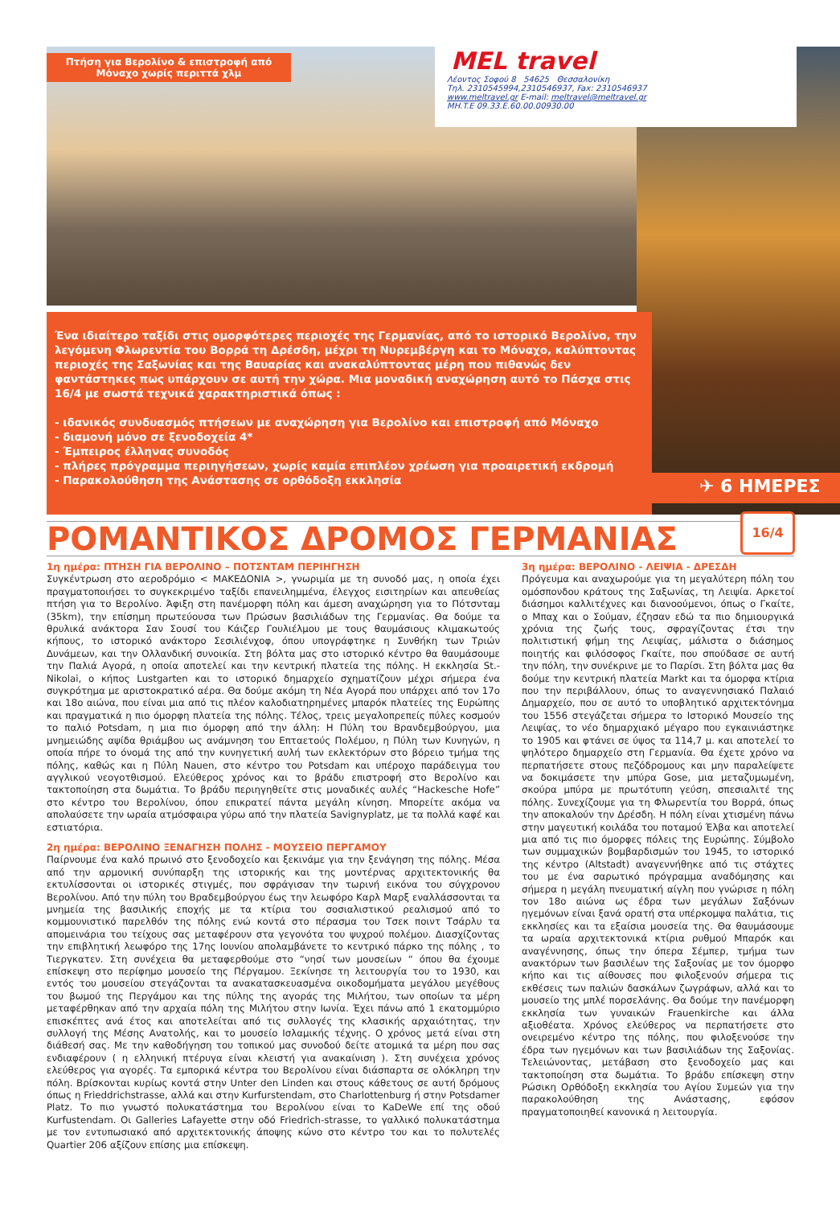Πτήση για Βερολίνο & επιστροφή από Μόναχο χωρίς περιττά χλμ
MEL travel
Λέοντος Σοφού 8 54625 Θεσσαλονίκη
Τηλ. 2310545994,2310546937, Fax: 2310546937
www.meltravel.gr E-mail: meltravel@meltravel.gr
MH.T.E 09.33.E.60.00.00930.00
Ένα ιδιαίτερο ταξίδι στις ομορφότερες περιοχές της Γερμανίας, από το ιστορικό Βερολίνο, την λεγόμενη Φλωρεντία του Βορρά τη Δρέσδη, μέχρι τη Νυρεμβέργη και το Μόναχο, καλύπτοντας περιοχές της Σαξωνίας και της Βαυαρίας και ανακαλύπτοντας μέρη που πιθανώς δεν φαντάστηκες πως υπάρχουν σε αυτή την χώρα. Μια μοναδική αναχώρηση αυτό το Πάσχα στις 16/4 με σωστά τεχνικά χαρακτηριστικά όπως :
- ιδανικός συνδυασμός πτήσεων με αναχώρηση για Βερολίνο και επιστροφή από Μόναχο
- διαμονή μόνο σε ξενοδοχεία 4*
- Έμπειρος έλληνας συνοδός
- πλήρες πρόγραμμα περιηγήσεων, χωρίς καμία επιπλέον χρέωση για προαιρετική εκδρομή
- Παρακολούθηση της Ανάστασης σε ορθόδοξη εκκλησία
✈ 6 ΗΜΕΡΕΣ
ΡΟΜΑΝΤΙΚΟΣ ΔΡΟΜΟΣ ΓΕΡΜΑΝΙΑΣ
16/4
1η ημέρα: ΠΤΗΣΗ ΓΙΑ ΒΕΡΟΛΙΝΟ – ΠΟΤΣΝΤΑΜ ΠΕΡΙΗΓΗΣΗ
Συγκέντρωση στο αεροδρόμιο < ΜΑΚΕΔΟΝΙΑ >, γνωριμία με τη συνοδό μας, η οποία έχει πραγματοποιήσει το συγκεκριμένο ταξίδι επανειλημμένα, έλεγχος εισιτηρίων και απευθείας πτήση για το Βερολίνο. Άφιξη στη πανέμορφη πόλη και άμεση αναχώρηση για το Πότσνταμ (35km), την επίσημη πρωτεύουσα των Πρώσων βασιλιάδων της Γερμανίας. Θα δούμε τα θρυλικά ανάκτορα Σαν Σουσί του Κάιζερ Γουλιέλμου με τους θαυμάσιους κλιμακωτούς κήπους, το ιστορικό ανάκτορο Σεσιλιένχοφ, όπου υπογράφτηκε η Συνθήκη των Τριών Δυνάμεων, και την Ολλανδική συνοικία. Στη βόλτα μας στο ιστορικό κέντρο θα θαυμάσουμε την Παλιά Αγορά, η οποία αποτελεί και την κεντρική πλατεία της πόλης. Η εκκλησία St.-Nikolai, ο κήπος Lustgarten και το ιστορικό δημαρχείο σχηματίζουν μέχρι σήμερα ένα συγκρότημα με αριστοκρατικό αέρα. Θα δούμε ακόμη τη Νέα Αγορά που υπάρχει από τον 17ο και 18ο αιώνα, που είναι μια από τις πλέον καλοδιατηρημένες μπαρόκ πλατείες της Ευρώπης και πραγματικά η πιο όμορφη πλατεία της πόλης. Τέλος, τρεις μεγαλοπρεπείς πύλες κοσμούν το παλιό Potsdam, η μια πιο όμορφη από την άλλη: Η Πύλη του Βρανδεμβούργου, μια μνημειώδης αψίδα θριάμβου ως ανάμνηση του Επταετούς Πολέμου, η Πύλη των Κυνηγών, η οποία πήρε το όνομά της από την κυνηγετική αυλή των εκλεκτόρων στο βόρειο τμήμα της πόλης, καθώς και η Πύλη Nauen, στο κέντρο του Potsdam και υπέροχο παράδειγμα του αγγλικού νεογοτθισμού. Ελεύθερος χρόνος και το βράδυ επιστροφή στο Βερολίνο και τακτοποίηση στα δωμάτια. Το βράδυ περιηγηθείτε στις μοναδικές αυλές “Hackesche Hofe” στο κέντρο του Βερολίνου, όπου επικρατεί πάντα μεγάλη κίνηση. Μπορείτε ακόμα να απολαύσετε την ωραία ατμόσφαιρα γύρω από την πλατεία Savignyplatz, με τα πολλά καφέ και εστιατόρια.
2η ημέρα: ΒΕΡΟΛΙΝΟ ΞΕΝΑΓΗΣΗ ΠΟΛΗΣ - ΜΟΥΣΕΙΟ ΠΕΡΓΑΜΟΥ
Παίρνουμε ένα καλό πρωινό στο ξενοδοχείο και ξεκινάμε για την ξενάγηση της πόλης. Μέσα από την αρμονική συνύπαρξη της ιστορικής και της μοντέρνας αρχιτεκτονικής θα εκτυλίσσονται οι ιστορικές στιγμές, που σφράγισαν την τωρινή εικόνα του σύγχρονου Βερολίνου. Από την πύλη του Βραδεμβούργου έως την λεωφόρο Καρλ Μαρξ εναλλάσσονται τα μνημεία της βασιλικής εποχής με τα κτίρια του σοσιαλιστικού ρεαλισμού από το κομμουνιστικό παρελθόν της πόλης ενώ κοντά στο πέρασμα του Τσεκ ποιντ Τσάρλυ τα απομεινάρια του τείχους σας μεταφέρουν στα γεγονότα του ψυχρού πολέμου. Διασχίζοντας την επιβλητική λεωφόρο της 17ης Ιουνίου απολαμβάνετε το κεντρικό πάρκο της πόλης , το Τιεργκατεν. Στη συνέχεια θα μεταφερθούμε στο “νησί των μουσείων “ όπου θα έχουμε επίσκεψη στο περίφημο μουσείο της Πέργαμου. Ξεκίνησε τη λειτουργία του το 1930, και εντός του μουσείου στεγάζονται τα ανακατασκευασμένα οικοδομήματα μεγάλου μεγέθους του βωμού της Περγάμου και της πύλης της αγοράς της Μιλήτου, των οποίων τα μέρη μεταφέρθηκαν από την αρχαία πόλη της Μιλήτου στην Ιωνία. Έχει πάνω από 1 εκατομμύριο επισκέπτες ανά έτος και αποτελείται από τις συλλογές της κλασικής αρχαιότητας, την συλλογή της Μέσης Ανατολής, και το μουσείο Ισλαμικής τέχνης. Ο χρόνος μετά είναι στη διάθεσή σας. Με την καθοδήγηση του τοπικού μας συνοδού δείτε ατομικά τα μέρη που σας ενδιαφέρουν ( η ελληνική πτέρυγα είναι κλειστή για ανακαίνιση ). Στη συνέχεια χρόνος ελεύθερος για αγορές. Τα εμπορικά κέντρα του Βερολίνου είναι διάσπαρτα σε ολόκληρη την πόλη. Βρίσκονται κυρίως κοντά στην Unter den Linden και στους κάθετους σε αυτή δρόμους όπως η Frieddrichstrasse, αλλά και στην Kurfurstendam, στο Charlottenburg ή στην Potsdamer Platz. Το πιο γνωστό πολυκατάστημα του Βερολίνου είναι το KaDeWe επί της οδού Kurfustendam. Οι Galleries Lafayette στην οδό Friedrich-strasse, το γαλλικό πολυκατάστημα με τον εντυπωσιακό από αρχιτεκτονικής άποψης κώνο στο κέντρο του και το πολυτελές Quartier 206 αξίζουν επίσης μια επίσκεψη.
3η ημέρα: ΒΕΡΟΛΙΝΟ - ΛΕΙΨΙΑ - ΔΡΕΣΔΗ
Πρόγευμα και αναχωρούμε για τη μεγαλύτερη πόλη του ομόσπονδου κράτους της Σαξωνίας, τη Λειψία. Αρκετοί διάσημοι καλλιτέχνες και διανοούμενοι, όπως ο Γκαίτε, ο Μπαχ και ο Σούμαν, έζησαν εδώ τα πιο δημιουργικά χρόνια της ζωής τους, σφραγίζοντας έτσι την πολιτιστική φήμη της Λειψίας, μάλιστα ο διάσημος ποιητής και φιλόσοφος Γκαίτε, που σπούδασε σε αυτή την πόλη, την συνέκρινε με το Παρίσι. Στη βόλτα μας θα δούμε την κεντρική πλατεία Markt και τα όμορφα κτίρια που την περιβάλλουν, όπως το αναγεννησιακό Παλαιό Δημαρχείο, που σε αυτό το υποβλητικό αρχιτεκτόνημα του 1556 στεγάζεται σήμερα το Ιστορικό Μουσείο της Λειψίας, το νέο δημαρχιακό μέγαρο που εγκαινιάστηκε το 1905 και φτάνει σε ύψος τα 114,7 μ. και αποτελεί το ψηλότερο δημαρχείο στη Γερμανία. Θα έχετε χρόνο να περπατήσετε στους πεζόδρομους και μην παραλείψετε να δοκιμάσετε την μπύρα Gose, μια μεταζυμωμένη, σκούρα μπύρα με πρωτότυπη γεύση, σπεσιαλιτέ της πόλης. Συνεχίζουμε για τη Φλωρεντία του Βορρά, όπως την αποκαλούν την Δρέσδη. Η πόλη είναι χτισμένη πάνω στην μαγευτική κοιλάδα του ποταμού Έλβα και αποτελεί μια από τις πιο όμορφες πόλεις της Ευρώπης. Σύμβολο των συμμαχικών βομβαρδισμών του 1945, το ιστορικό της κέντρο (Altstadt) αναγεννήθηκε από τις στάχτες του με ένα σαρωτικό πρόγραμμα αναδόμησης και σήμερα η μεγάλη πνευματική αίγλη που γνώρισε η πόλη τον 18ο αιώνα ως έδρα των μεγάλων Σαξόνων ηγεμόνων είναι ξανά ορατή στα υπέρκομψα παλάτια, τις εκκλησίες και τα εξαίσια μουσεία της. Θα θαυμάσουμε τα ωραία αρχιτεκτονικά κτίρια ρυθμού Μπαρόκ και αναγέννησης, όπως την όπερα Σέμπερ, τμήμα των ανακτόρων των βασιλέων της Σαξονίας με τον όμορφο κήπο και τις αίθουσες που φιλοξενούν σήμερα τις εκθέσεις των παλιών δασκάλων ζωγράφων, αλλά και το μουσείο της μπλέ πορσελάνης. Θα δούμε την πανέμορφη εκκλησία των γυναικών Frauenkirche και άλλα αξιοθέατα. Χρόνος ελεύθερος να περπατήσετε στο ονειρεμένο κέντρο της πόλης, που φιλοξενούσε την έδρα των ηγεμόνων και των βασιλιάδων της Σαξονίας. Τελειώνοντας, μετάβαση στο ξενοδοχείο μας και τακτοποίηση στα δωμάτια. Το βράδυ επίσκεψη στην Ρώσικη Ορθόδοξη εκκλησία του Αγίου Συμεών για την παρακολούθηση της Ανάστασης, εφόσον πραγματοποιηθεί κανονικά η λειτουργία.